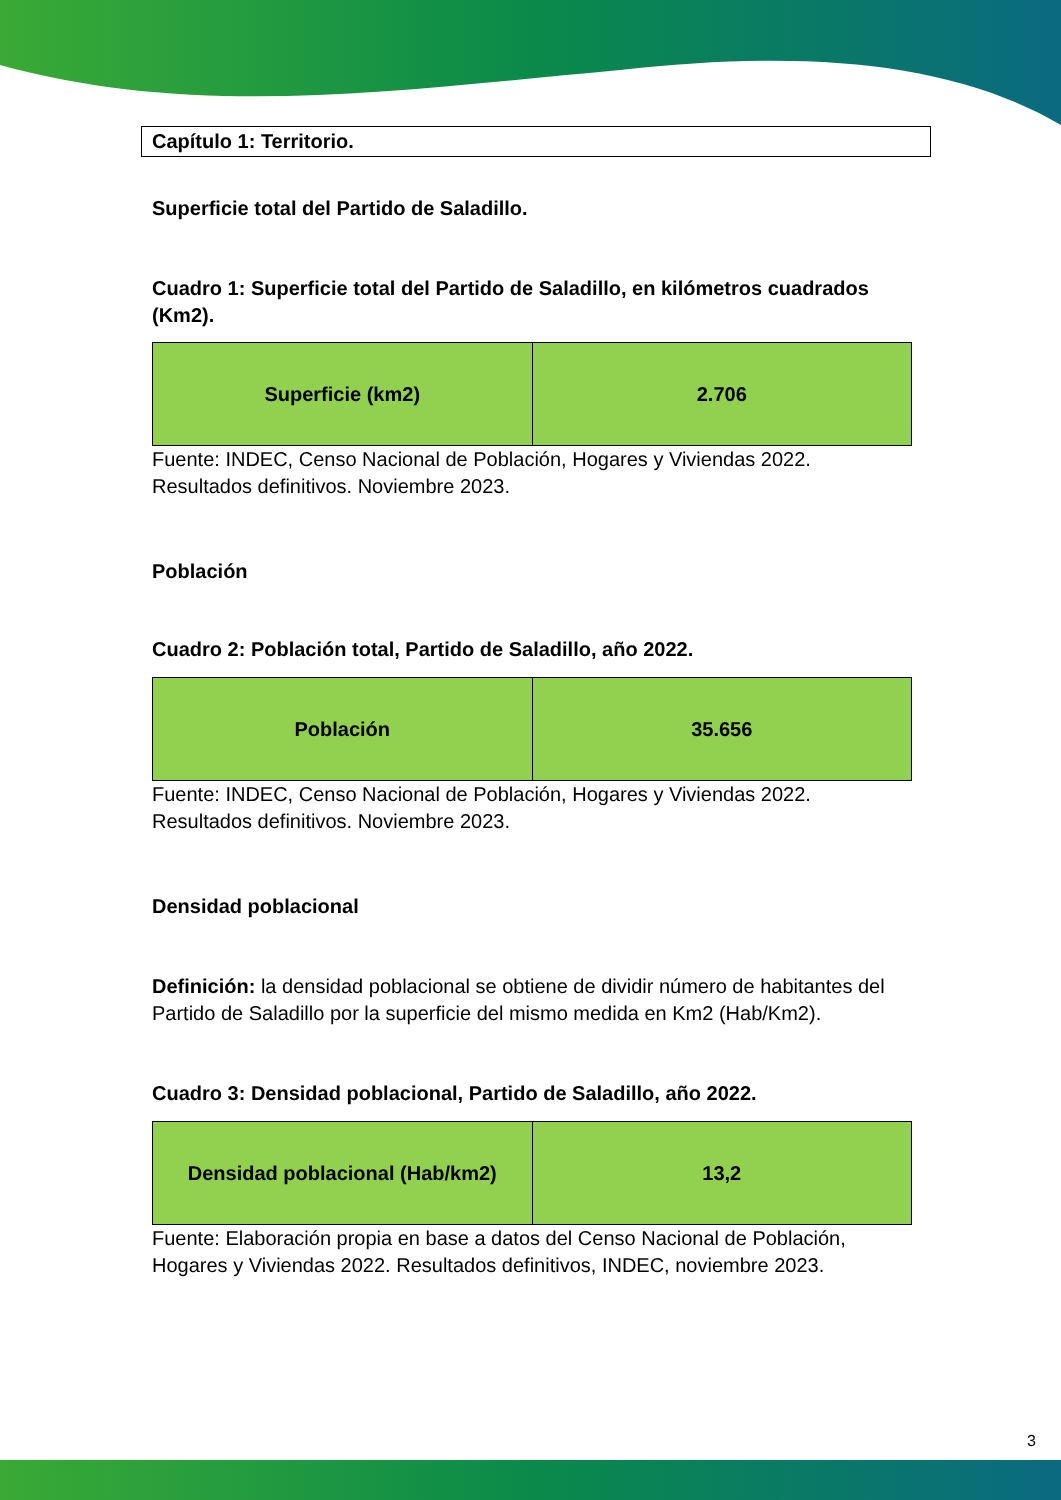Capítulo 1: Territorio.
Superficie total del Partido de Saladillo.
Cuadro 1: Superficie total del Partido de Saladillo, en kilómetros cuadrados (Km2).
| Superficie (km2) | 2.706 |
Fuente: INDEC, Censo Nacional de Población, Hogares y Viviendas 2022. Resultados definitivos. Noviembre 2023.
Población
Cuadro 2: Población total, Partido de Saladillo, año 2022.
| Población | 35.656 |
Fuente: INDEC, Censo Nacional de Población, Hogares y Viviendas 2022. Resultados definitivos. Noviembre 2023.
Densidad poblacional
Definición: la densidad poblacional se obtiene de dividir número de habitantes del Partido de Saladillo por la superficie del mismo medida en Km2 (Hab/Km2).
Cuadro 3: Densidad poblacional, Partido de Saladillo, año 2022.
| Densidad poblacional (Hab/km2) | 13,2 |
Fuente: Elaboración propia en base a datos del Censo Nacional de Población, Hogares y Viviendas 2022. Resultados definitivos, INDEC, noviembre 2023.
3